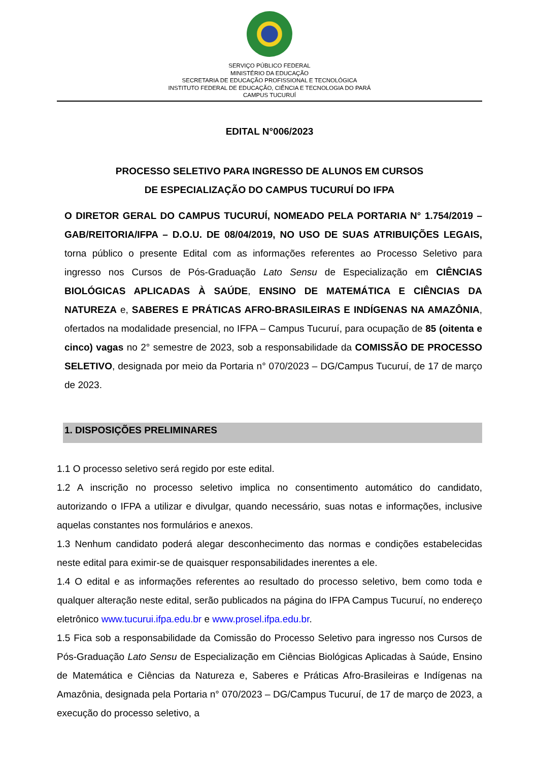SERVIÇO PÚBLICO FEDERAL
MINISTÉRIO DA EDUCAÇÃO
SECRETARIA DE EDUCAÇÃO PROFISSIONAL E TECNOLÓGICA
INSTITUTO FEDERAL DE EDUCAÇÃO, CIÊNCIA E TECNOLOGIA DO PARÁ
CAMPUS TUCURUÍ
EDITAL N°006/2023
PROCESSO SELETIVO PARA INGRESSO DE ALUNOS EM CURSOS
DE ESPECIALIZAÇÃO DO CAMPUS TUCURUÍ DO IFPA
O DIRETOR GERAL DO CAMPUS TUCURUÍ, NOMEADO PELA PORTARIA N° 1.754/2019 – GAB/REITORIA/IFPA – D.O.U. DE 08/04/2019, NO USO DE SUAS ATRIBUIÇÕES LEGAIS, torna público o presente Edital com as informações referentes ao Processo Seletivo para ingresso nos Cursos de Pós-Graduação Lato Sensu de Especialização em CIÊNCIAS BIOLÓGICAS APLICADAS À SAÚDE, ENSINO DE MATEMÁTICA E CIÊNCIAS DA NATUREZA e, SABERES E PRÁTICAS AFRO-BRASILEIRAS E INDÍGENAS NA AMAZÔNIA, ofertados na modalidade presencial, no IFPA – Campus Tucuruí, para ocupação de 85 (oitenta e cinco) vagas no 2° semestre de 2023, sob a responsabilidade da COMISSÃO DE PROCESSO SELETIVO, designada por meio da Portaria n° 070/2023 – DG/Campus Tucuruí, de 17 de março de 2023.
1. DISPOSIÇÕES PRELIMINARES
1.1 O processo seletivo será regido por este edital.
1.2 A inscrição no processo seletivo implica no consentimento automático do candidato, autorizando o IFPA a utilizar e divulgar, quando necessário, suas notas e informações, inclusive aquelas constantes nos formulários e anexos.
1.3 Nenhum candidato poderá alegar desconhecimento das normas e condições estabelecidas neste edital para eximir-se de quaisquer responsabilidades inerentes a ele.
1.4 O edital e as informações referentes ao resultado do processo seletivo, bem como toda e qualquer alteração neste edital, serão publicados na página do IFPA Campus Tucuruí, no endereço eletrônico www.tucurui.ifpa.edu.br e www.prosel.ifpa.edu.br.
1.5 Fica sob a responsabilidade da Comissão do Processo Seletivo para ingresso nos Cursos de Pós-Graduação Lato Sensu de Especialização em Ciências Biológicas Aplicadas à Saúde, Ensino de Matemática e Ciências da Natureza e, Saberes e Práticas Afro-Brasileiras e Indígenas na Amazônia, designada pela Portaria n° 070/2023 – DG/Campus Tucuruí, de 17 de março de 2023, a execução do processo seletivo, a